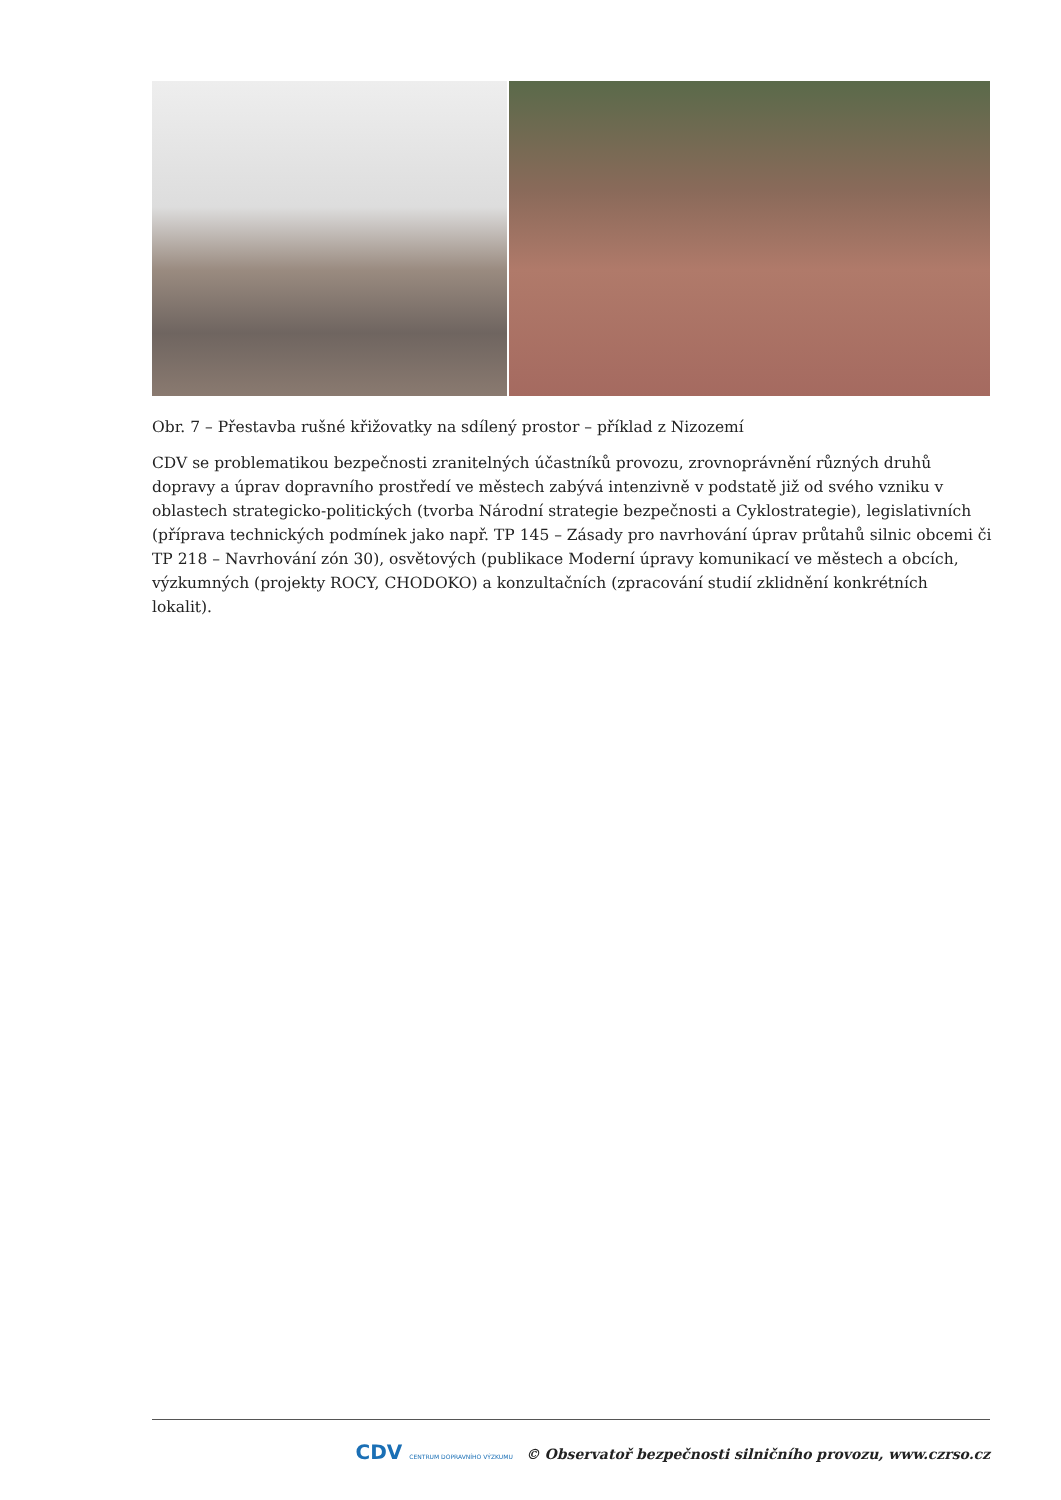Obr. 7 – Přestavba rušné křižovatky na sdílený prostor – příklad z Nizozemí
CDV se problematikou bezpečnosti zranitelných účastníků provozu, zrovnoprávnění různých druhů dopravy a úprav dopravního prostředí ve městech zabývá intenzivně v podstatě již od svého vzniku v oblastech strategicko-politických (tvorba Národní strategie bezpečnosti a Cyklostrategie), legislativních (příprava technických podmínek jako např. TP 145 – Zásady pro navrhování úprav průtahů silnic obcemi či TP 218 – Navrhování zón 30), osvětových (publikace Moderní úpravy komunikací ve městech a obcích, výzkumných (projekty ROCY, CHODOKO) a konzultačních (zpracování studií zklidnění konkrétních lokalit).
CDV CENTRUM DOPRAVNÍHO VÝZKUMU © Observatoř bezpečnosti silničního provozu, www.czrso.cz